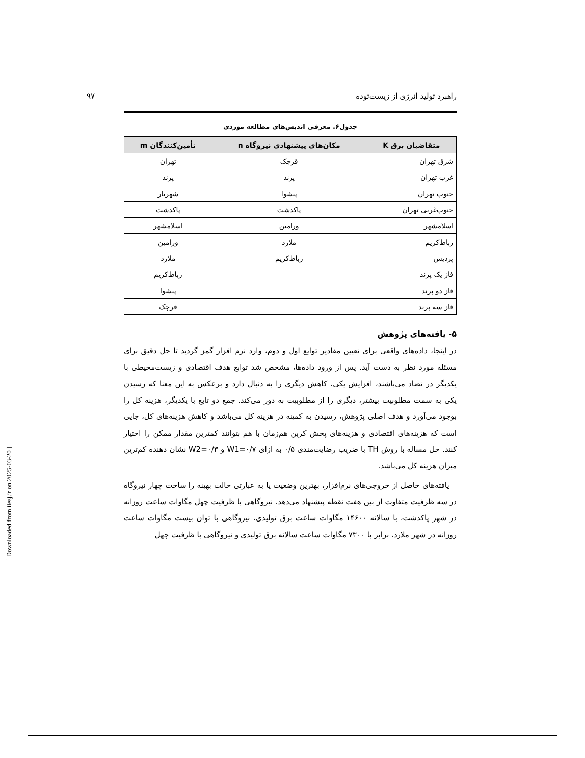راهبرد تولید انرژی از زیست‌توده ۹۷
جدول۶. معرفی اندیس‌های مطالعه موردی
| متقاضیان برق K | مکان‌های پیشنهادی نیروگاه n | تأمین‌کنندگان m |
| --- | --- | --- |
| شرق تهران | قرچک | تهران |
| غرب تهران | پرند | پرند |
| جنوب تهران | پیشوا | شهریار |
| جنوب‌غربی تهران | پاکدشت | پاکدشت |
| اسلامشهر | ورامین | اسلامشهر |
| رباط‌کریم | ملارد | ورامین |
| پردیس | رباط‌کریم | ملارد |
| فاز یک پرند | | رباط‌کریم |
| فاز دو پرند | | پیشوا |
| فاز سه پرند | | قرچک |
۵- یافته‌های پژوهش
در اینجا، داده‌های واقعی برای تعیین مقادیر توابع اول و دوم، وارد نرم افزار گمز گردید تا حل دقیق برای مسئله مورد نظر به دست آید. پس از ورود داده‌ها، مشخص شد توابع هدف اقتصادی و زیست‌محیطی با یکدیگر در تضاد می‌باشند، افزایش یکی، کاهش دیگری را به دنبال دارد و برعکس به این معنا که رسیدن یکی به سمت مطلوبیت بیشتر، دیگری را از مطلوبیت به دور می‌کند. جمع دو تابع با یکدیگر، هزینه کل را بوجود می‌آورد و هدف اصلی پژوهش، رسیدن به کمینه در هزینه کل می‌باشد و کاهش هزینه‌های کل، جایی است که هزینه‌های اقتصادی و هزینه‌های پخش کربن هم‌زمان با هم بتوانند کمترین مقدار ممکن را اختیار کنند. حل مساله با روش TH با ضریب رضایت‌مندی ۰/۵ به ازای W1=۰/۷ و W2=۰/۳ نشان دهنده کم‌ترین میزان هزینه کل می‌باشد.
یافته‌های حاصل از خروجی‌های نرم‌افزار، بهترین وضعیت یا به عبارتی حالت بهینه را ساخت چهار نیروگاه در سه ظرفیت متفاوت از بین هفت نقطه پیشنهاد می‌دهد. نیروگاهی با ظرفیت چهل مگاوات ساعت روزانه در شهر پاکدشت، با سالانه ۱۴۶۰۰ مگاوات ساعت برق تولیدی، نیروگاهی با توان بیست مگاوات ساعت روزانه در شهر ملارد، برابر با ۷۳۰۰ مگاوات ساعت سالانه برق تولیدی و نیروگاهی با ظرفیت چهل
[ Downloaded from iiesj.ir on 2025-03-20 ]